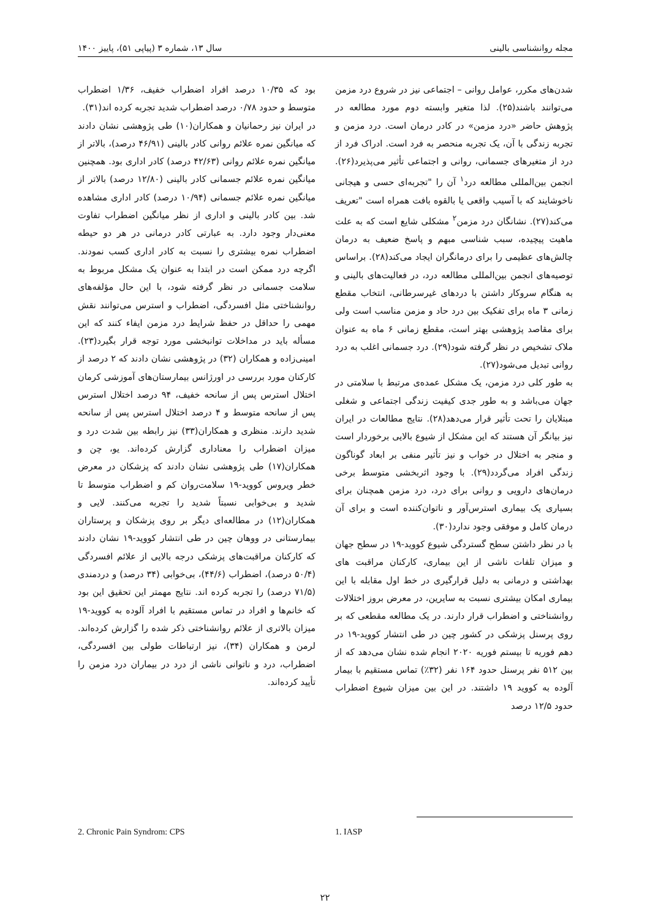مجله روانشناسی بالینی سال ۱۳، شماره ۳ (پیاپی ۵۱)، پاییز ۱۴۰۰
شدن‌های مکرر، عوامل روانی – اجتماعی نیز در شروع درد مزمن می‌توانند باشند(۲۵). لذا متغیر وابسته دوم مورد مطالعه در پژوهش حاضر «درد مزمن» در کادر درمان است. درد مزمن و تجربه زندگی با آن، یک تجربه منحصر به فرد است. ادراک فرد از درد از متغیرهای جسمانی، روانی و اجتماعی تأثیر می‌پذیرد(۲۶). انجمن بین‌المللی مطالعه درد<sup>۱</sup> آن را "تجربه‌ای حسی و هیجانی ناخوشایند که با آسیب واقعی یا بالقوه بافت همراه است "تعریف می‌کند(۲۷). نشانگان درد مزمن<sup>۲</sup> مشکلی شایع است که به علت ماهیت پیچیده، سبب شناسی مبهم و پاسخ ضعیف به درمان چالش‌های عظیمی را برای درمانگران ایجاد می‌کند(۲۸). براساس توصیه‌های انجمن بین‌المللی مطالعه درد، در فعالیت‌های بالینی و به هنگام سروکار داشتن با دردهای غیرسرطانی، انتخاب مقطع زمانی ۳ ماه برای تفکیک بین درد حاد و مزمن مناسب است ولی برای مقاصد پژوهشی بهتر است، مقطع زمانی ۶ ماه به عنوان ملاک تشخیص در نظر گرفته شود(۲۹). درد جسمانی اغلب به درد روانی تبدیل می‌شود(۲۷).
به طور کلی درد مزمن، یک مشکل عمده‌ی مرتبط با سلامتی در جهان می‌باشد و به طور جدی کیفیت زندگی اجتماعی و شغلی مبتلایان را تحت تأثیر قرار می‌دهد(۲۸). نتایج مطالعات در ایران نیز بیانگر آن هستند که این مشکل از شیوع بالایی برخوردار است و منجر به اختلال در خواب و نیز تأثیر منفی بر ابعاد گوناگون زندگی افراد می‌گردد(۲۹). با وجود اثربخشی متوسط برخی درمان‌های دارویی و روانی برای درد، درد مزمن همچنان برای بسیاری یک بیماری استرس‌آور و ناتوان‌کننده است و برای آن درمان کامل و موفقی وجود ندارد(۳۰).
با در نظر داشتن سطح گستردگی شیوع کووید-۱۹ در سطح جهان و میزان تلفات ناشی از این بیماری، کارکنان مراقبت های بهداشتی و درمانی به دلیل قرارگیری در خط اول مقابله با این بیماری امکان بیشتری نسبت به سایرین، در معرض بروز اختلالات روانشناختی و اضطراب قرار دارند. در یک مطالعه مقطعی که بر روی پرسنل پزشکی در کشور چین در طی انتشار کووید-۱۹ در دهم فوریه تا بیستم فوریه ۲۰۲۰ انجام شده نشان می‌دهد که از بین ۵۱۲ نفر پرسنل حدود ۱۶۴ نفر (۳۲٪) تماس مستقیم با بیمار آلوده به کووید ۱۹ داشتند. در این بین میزان شیوع اضطراب حدود ۱۲/۵ درصد
بود که ۱۰/۳۵ درصد افراد اضطراب خفیف، ۱/۳۶ اضطراب متوسط و حدود ۰/۷۸ درصد اضطراب شدید تجربه کرده اند(۳۱).
در ایران نیز رحمانیان و همکاران(۱۰) طی پژوهشی نشان دادند که میانگین نمره علائم روانی کادر بالینی (۴۶/۹۱ درصد)، بالاتر از میانگین نمره علائم روانی (۴۲/۶۳ درصد) کادر اداری بود. همچنین میانگین نمره علائم جسمانی کادر بالینی (۱۲/۸۰ درصد) بالاتر از میانگین نمره علائم جسمانی (۱۰/۹۴ درصد) کادر اداری مشاهده شد. بین کادر بالینی و اداری از نظر میانگین اضطراب تفاوت معنی‌دار وجود دارد. به عبارتی کادر درمانی در هر دو حیطه اضطراب نمره بیشتری را نسبت به کادر اداری کسب نمودند. اگرچه درد ممکن است در ابتدا به عنوان یک مشکل مربوط به سلامت جسمانی در نظر گرفته شود، با این حال مؤلفه‌های روانشناختی مثل افسردگی، اضطراب و استرس می‌توانند نقش مهمی را حداقل در حفظ شرایط درد مزمن ایفاء کنند که این مسأله باید در مداخلات توانبخشی مورد توجه قرار بگیرد(۲۳). امینی‌زاده و همکاران (۳۲) در پژوهشی نشان دادند که ۲ درصد از کارکنان مورد بررسی در اورژانس بیمارستان‌های آموزشی کرمان اختلال استرس پس از سانحه خفیف، ۹۴ درصد اختلال استرس پس از سانحه متوسط و ۴ درصد اختلال استرس پس از سانحه شدید دارند. منظری و همکاران(۳۳) نیز رابطه بین شدت درد و میزان اضطراب را معناداری گزارش کرده‌اند. یو، چن و همکاران(۱۷) طی پژوهشی نشان دادند که پزشکان در معرض خطر ویروس کووید-۱۹ سلامت‌روان کم و اضطراب متوسط تا شدید و بی‌خوابی نسبتاً شدید را تجربه می‌کنند. لایی و همکاران(۱۲) در مطالعه‌ای دیگر بر روی پزشکان و پرستاران بیمارستانی در ووهان چین در طی انتشار کووید-۱۹ نشان دادند که کارکنان مراقبت‌های پزشکی درجه بالایی از علائم افسردگی (۵۰/۴ درصد)، اضطراب (۴۴/۶)، بی‌خوابی (۳۴ درصد) و دردمندی (۷۱/۵ درصد) را تجربه کرده اند. نتایج مهمتر این تحقیق این بود که خانم‌ها و افراد در تماس مستقیم با افراد آلوده به کووید-۱۹ میزان بالاتری از علائم روانشناختی ذکر شده را گزارش کرده‌اند. لرمن و همکاران (۳۴)، نیز ارتباطات طولی بین افسردگی، اضطراب، درد و ناتوانی ناشی از درد در بیماران درد مزمن را تأیید کرده‌اند.
1. IASP 2. Chronic Pain Syndrom: CPS
۲۲